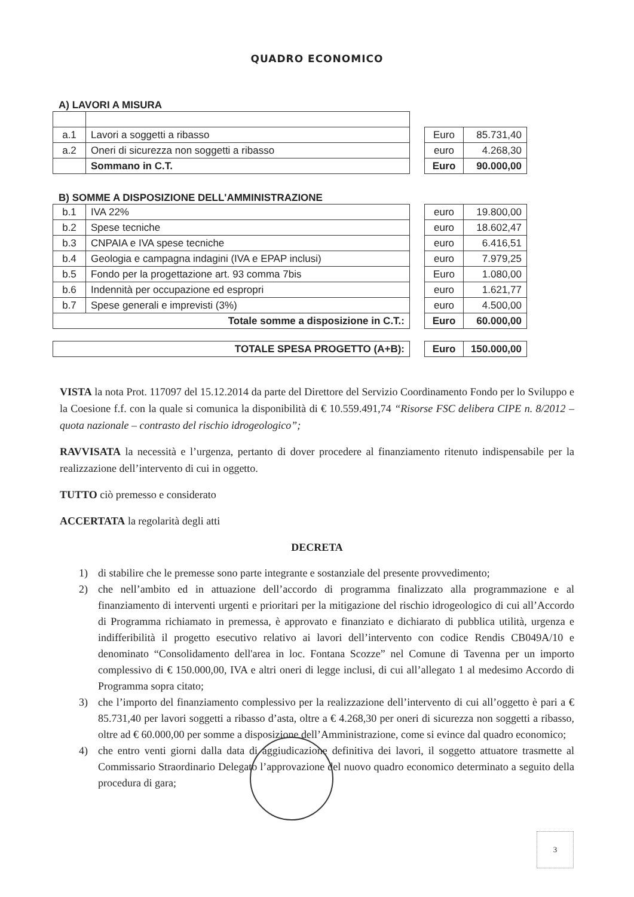QUADRO ECONOMICO
A) LAVORI A MISURA
| a.1 | Lavori a soggetti a ribasso |
| a.2 | Oneri di sicurezza non soggetti a ribasso |
| | Sommano in C.T. |
| Euro | 85.731,40 |
| euro | 4.268,30 |
| Euro | 90.000,00 |
B) SOMME A DISPOSIZIONE DELL'AMMINISTRAZIONE
| b.1 | IVA 22% |
| b.2 | Spese tecniche |
| b.3 | CNPAIA e IVA spese tecniche |
| b.4 | Geologia e campagna indagini (IVA e EPAP inclusi) |
| b.5 | Fondo per la progettazione art. 93 comma 7bis |
| b.6 | Indennità per occupazione ed espropri |
| b.7 | Spese generali e imprevisti (3%) |
| Totale somme a disposizione in C.T.: | |
| euro | 19.800,00 |
| euro | 18.602,47 |
| euro | 6.416,51 |
| euro | 7.979,25 |
| Euro | 1.080,00 |
| euro | 1.621,77 |
| euro | 4.500,00 |
| Euro | 60.000,00 |
| TOTALE SPESA PROGETTO (A+B): |
| Euro | 150.000,00 |
VISTA la nota Prot. 117097 del 15.12.2014 da parte del Direttore del Servizio Coordinamento Fondo per lo Sviluppo e la Coesione f.f. con la quale si comunica la disponibilità di € 10.559.491,74 “Risorse FSC delibera CIPE n. 8/2012 – quota nazionale – contrasto del rischio idrogeologico”;
RAVVISATA la necessità e l’urgenza, pertanto di dover procedere al finanziamento ritenuto indispensabile per la realizzazione dell’intervento di cui in oggetto.
TUTTO ciò premesso e considerato
ACCERTATA la regolarità degli atti
DECRETA
1) di stabilire che le premesse sono parte integrante e sostanziale del presente provvedimento;
2) che nell’ambito ed in attuazione dell’accordo di programma finalizzato alla programmazione e al finanziamento di interventi urgenti e prioritari per la mitigazione del rischio idrogeologico di cui all’Accordo di Programma richiamato in premessa, è approvato e finanziato e dichiarato di pubblica utilità, urgenza e indifferibilità il progetto esecutivo relativo ai lavori dell’intervento con codice Rendis CB049A/10 e denominato “Consolidamento dell'area in loc. Fontana Scozze” nel Comune di Tavenna per un importo complessivo di € 150.000,00, IVA e altri oneri di legge inclusi, di cui all’allegato 1 al medesimo Accordo di Programma sopra citato;
3) che l’importo del finanziamento complessivo per la realizzazione dell’intervento di cui all’oggetto è pari a € 85.731,40 per lavori soggetti a ribasso d’asta, oltre a € 4.268,30 per oneri di sicurezza non soggetti a ribasso, oltre ad € 60.000,00 per somme a disposizione dell’Amministrazione, come si evince dal quadro economico;
4) che entro venti giorni dalla data di aggiudicazione definitiva dei lavori, il soggetto attuatore trasmette al Commissario Straordinario Delegato l’approvazione del nuovo quadro economico determinato a seguito della procedura di gara;
3